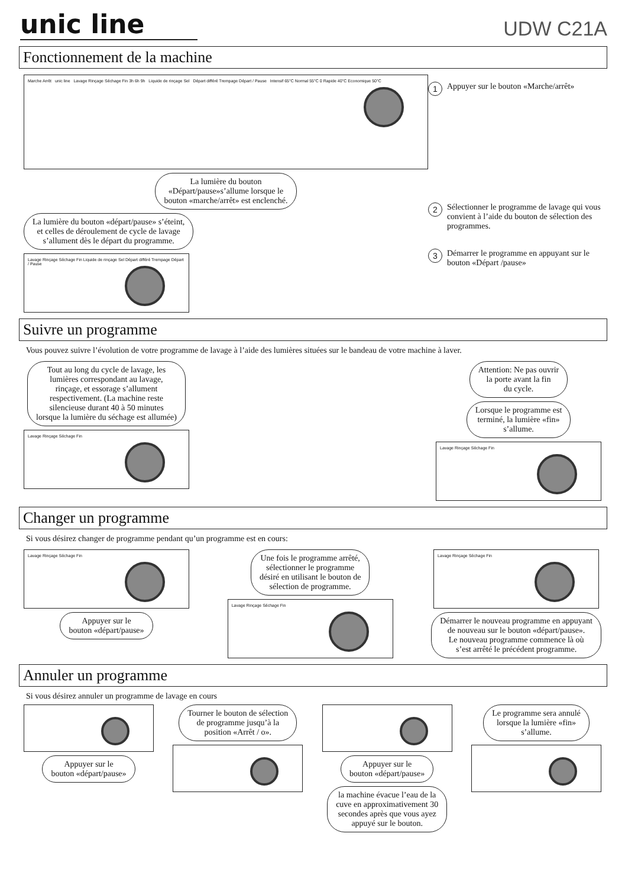unic line
UDW C21A
Fonctionnement de la machine
Marche Arrêt unic line Lavage Rinçage Séchage Fin 3h 6h 9h Liquide de rinçage Sel Départ différé Trempage Départ / Pause Intensif 65°C Normal 55°C 0 Rapide 40°C Economique 50°C
La lumière du bouton
«Départ/pause»s’allume lorsque le
bouton «marche/arrêt» est enclenché.
La lumière du bouton «départ/pause» s’éteint,
et celles de déroulement de cycle de lavage
s’allument dès le départ du programme.
Lavage Rinçage Séchage Fin Liquide de rinçage Sel Départ différé Trempage Départ / Pause
1 Appuyer sur le bouton «Marche/arrêt»
2 Sélectionner le programme de lavage qui vous convient à l’aide du bouton de sélection des programmes.
3 Démarrer le programme en appuyant sur le bouton «Départ /pause»
Suivre un programme
Vous pouvez suivre l’évolution de votre programme de lavage à l’aide des lumières situées sur le bandeau de votre machine à laver.
Tout au long du cycle de lavage, les
lumières correspondant au lavage,
rinçage, et essorage s’allument
respectivement. (La machine reste
silencieuse durant 40 à 50 minutes
lorsque la lumière du séchage est allumée)
Lavage Rinçage Séchage Fin
Attention: Ne pas ouvrir
la porte avant la fin
du cycle.
Lorsque le programme est
terminé, la lumière «fin»
s’allume.
Lavage Rinçage Séchage Fin
Changer un programme
Si vous désirez changer de programme pendant qu’un programme est en cours:
Lavage Rinçage Séchage Fin
Appuyer sur le
bouton «départ/pause»
Une fois le programme arrêté,
sélectionner le programme
désiré en utilisant le bouton de
sélection de programme.
Lavage Rinçage Séchage Fin
Lavage Rinçage Séchage Fin
Démarrer le nouveau programme en appuyant
de nouveau sur le bouton «départ/pause».
Le nouveau programme commence là où
s’est arrêté le précédent programme.
Annuler un programme
Si vous désirez annuler un programme de lavage en cours
Appuyer sur le
bouton «départ/pause»
Tourner le bouton de sélection
de programme jusqu’à la
position «Arrêt / o».
Appuyer sur le
bouton «départ/pause»
la machine évacue l’eau de la
cuve en approximativement 30
secondes après que vous ayez
appuyé sur le bouton.
Le programme sera annulé
lorsque la lumière «fin»
s’allume.